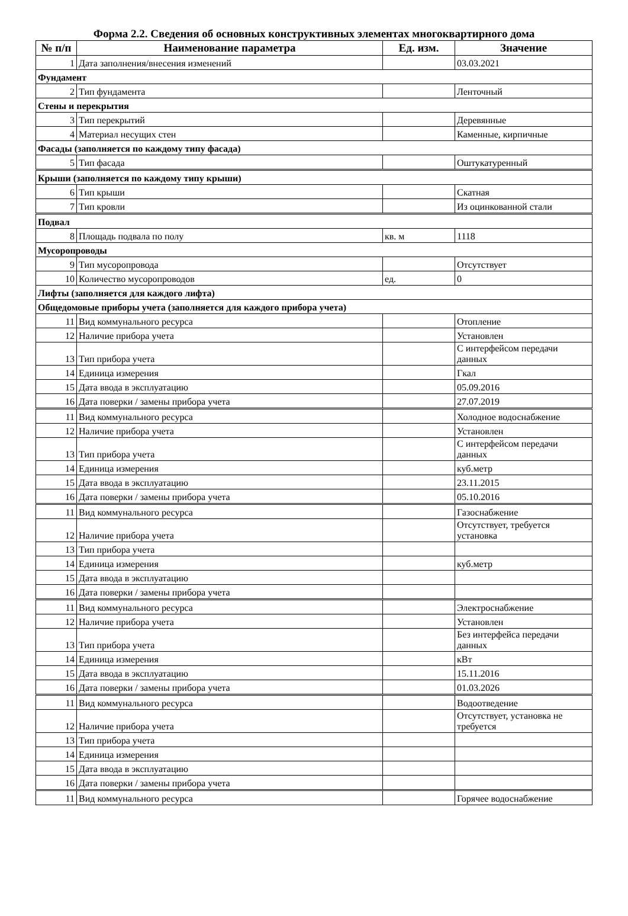Форма 2.2. Сведения об основных конструктивных элементах многоквартирного дома
| № п/п | Наименование параметра | Ед. изм. | Значение |
| --- | --- | --- | --- |
| 1 | Дата заполнения/внесения изменений | | 03.03.2021 |
| Фундамент | | | |
| 2 | Тип фундамента | | Ленточный |
| Стены и перекрытия | | | |
| 3 | Тип перекрытий | | Деревянные |
| 4 | Материал несущих стен | | Каменные, кирпичные |
| Фасады (заполняется по каждому типу фасада) | | | |
| 5 | Тип фасада | | Оштукатуренный |
| Крыши (заполняется по каждому типу крыши) | | | |
| 6 | Тип крыши | | Скатная |
| 7 | Тип кровли | | Из оцинкованной стали |
| Подвал | | | |
| 8 | Площадь подвала по полу | кв. м | 1118 |
| Мусоропроводы | | | |
| 9 | Тип мусоропровода | | Отсутствует |
| 10 | Количество мусоропроводов | ед. | 0 |
| Лифты (заполняется для каждого лифта) | | | |
| Общедомовые приборы учета (заполняется для каждого прибора учета) | | | |
| 11 | Вид коммунального ресурса | | Отопление |
| 12 | Наличие прибора учета | | Установлен |
| 13 | Тип прибора учета | | С интерфейсом передачи данных |
| 14 | Единица измерения | | Гкал |
| 15 | Дата ввода в эксплуатацию | | 05.09.2016 |
| 16 | Дата поверки / замены прибора учета | | 27.07.2019 |
| 11 | Вид коммунального ресурса | | Холодное водоснабжение |
| 12 | Наличие прибора учета | | Установлен |
| 13 | Тип прибора учета | | С интерфейсом передачи данных |
| 14 | Единица измерения | | куб.метр |
| 15 | Дата ввода в эксплуатацию | | 23.11.2015 |
| 16 | Дата поверки / замены прибора учета | | 05.10.2016 |
| 11 | Вид коммунального ресурса | | Газоснабжение |
| 12 | Наличие прибора учета | | Отсутствует, требуется установка |
| 13 | Тип прибора учета | | |
| 14 | Единица измерения | | куб.метр |
| 15 | Дата ввода в эксплуатацию | | |
| 16 | Дата поверки / замены прибора учета | | |
| 11 | Вид коммунального ресурса | | Электроснабжение |
| 12 | Наличие прибора учета | | Установлен |
| 13 | Тип прибора учета | | Без интерфейса передачи данных |
| 14 | Единица измерения | | кВт |
| 15 | Дата ввода в эксплуатацию | | 15.11.2016 |
| 16 | Дата поверки / замены прибора учета | | 01.03.2026 |
| 11 | Вид коммунального ресурса | | Водоотведение |
| 12 | Наличие прибора учета | | Отсутствует, установка не требуется |
| 13 | Тип прибора учета | | |
| 14 | Единица измерения | | |
| 15 | Дата ввода в эксплуатацию | | |
| 16 | Дата поверки / замены прибора учета | | |
| 11 | Вид коммунального ресурса | | Горячее водоснабжение |